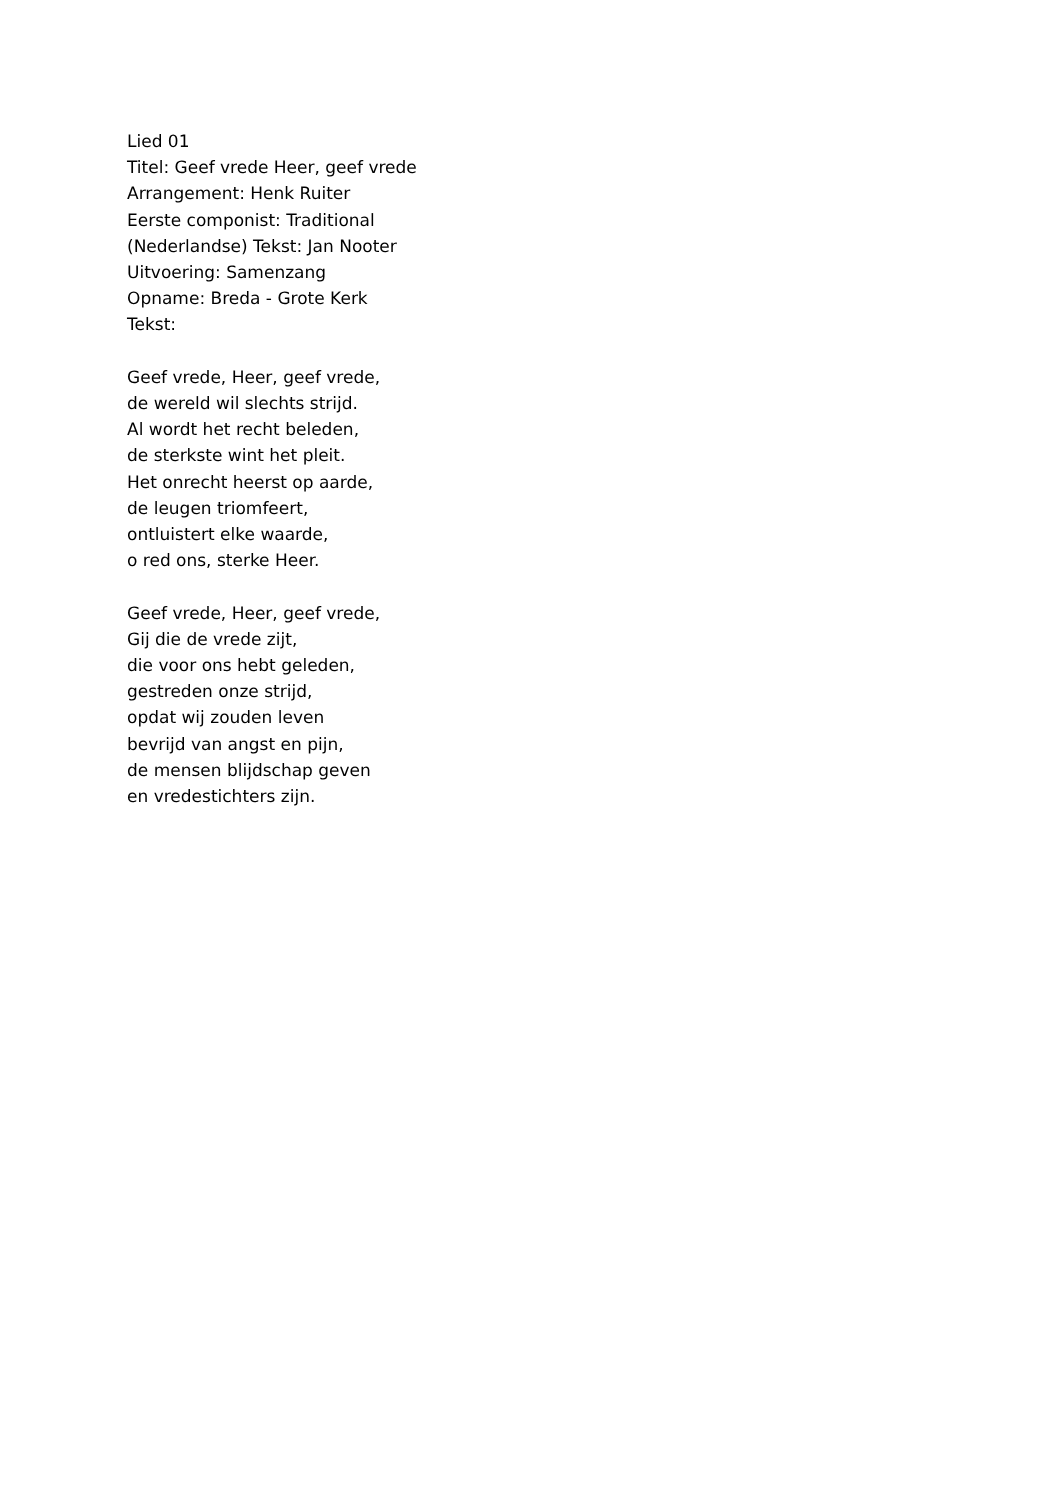Lied 01
Titel: Geef vrede Heer, geef vrede
Arrangement: Henk Ruiter
Eerste componist: Traditional
(Nederlandse) Tekst: Jan Nooter
Uitvoering: Samenzang
Opname: Breda - Grote Kerk
Tekst:
Geef vrede, Heer, geef vrede,
de wereld wil slechts strijd.
Al wordt het recht beleden,
de sterkste wint het pleit.
Het onrecht heerst op aarde,
de leugen triomfeert,
ontluistert elke waarde,
o red ons, sterke Heer.
Geef vrede, Heer, geef vrede,
Gij die de vrede zijt,
die voor ons hebt geleden,
gestreden onze strijd,
opdat wij zouden leven
bevrijd van angst en pijn,
de mensen blijdschap geven
en vredestichters zijn.